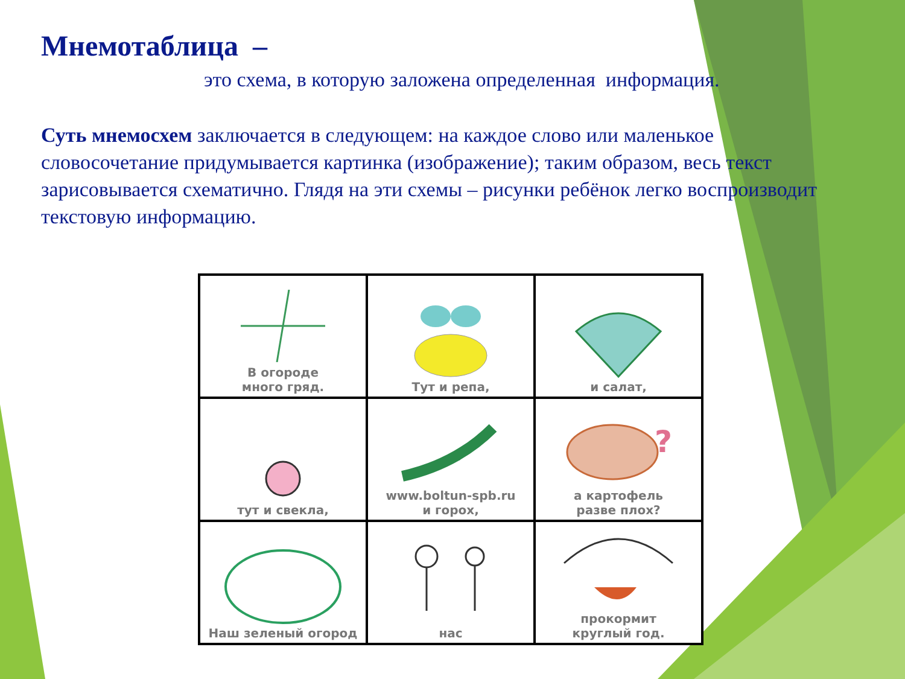Мнемотаблица –
это схема, в которую заложена определенная информация.
Суть мнемосхем заключается в следующем: на каждое слово или маленькое словосочетание придумывается картинка (изображение); таким образом, весь текст зарисовывается схематично. Глядя на эти схемы – рисунки ребёнок легко воспроизводит текстовую информацию.
| В огороде много гряд. | Тут и репа, | и салат, |
| тут и свекла, | www.boltun-spb.ru и горох, | ? а картофель разве плох? |
| Наш зеленый огород | нас | прокормит круглый год. |